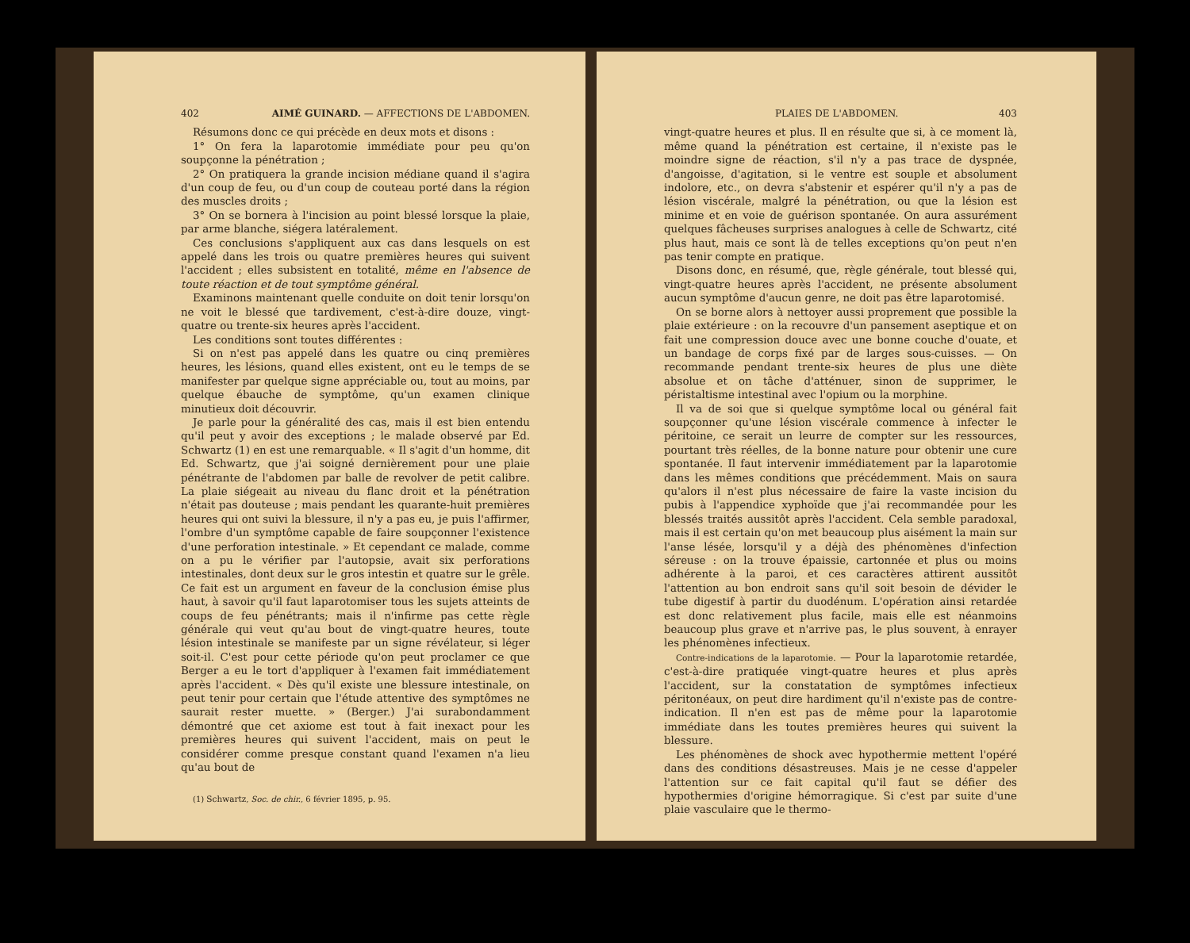402 AIMÉ GUINARD. — AFFECTIONS DE L'ABDOMEN.
Résumons donc ce qui précède en deux mots et disons :
1° On fera la laparotomie immédiate pour peu qu'on soupçonne la pénétration ;
2° On pratiquera la grande incision médiane quand il s'agira d'un coup de feu, ou d'un coup de couteau porté dans la région des muscles droits ;
3° On se bornera à l'incision au point blessé lorsque la plaie, par arme blanche, siégera latéralement.
Ces conclusions s'appliquent aux cas dans lesquels on est appelé dans les trois ou quatre premières heures qui suivent l'accident ; elles subsistent en totalité, même en l'absence de toute réaction et de tout symptôme général.
Examinons maintenant quelle conduite on doit tenir lorsqu'on ne voit le blessé que tardivement, c'est-à-dire douze, vingt-quatre ou trente-six heures après l'accident.
Les conditions sont toutes différentes :
Si on n'est pas appelé dans les quatre ou cinq premières heures, les lésions, quand elles existent, ont eu le temps de se manifester par quelque signe appréciable ou, tout au moins, par quelque ébauche de symptôme, qu'un examen clinique minutieux doit découvrir.
Je parle pour la généralité des cas, mais il est bien entendu qu'il peut y avoir des exceptions ; le malade observé par Ed. Schwartz (1) en est une remarquable. « Il s'agit d'un homme, dit Ed. Schwartz, que j'ai soigné dernièrement pour une plaie pénétrante de l'abdomen par balle de revolver de petit calibre. La plaie siégeait au niveau du flanc droit et la pénétration n'était pas douteuse ; mais pendant les quarante-huit premières heures qui ont suivi la blessure, il n'y a pas eu, je puis l'affirmer, l'ombre d'un symptôme capable de faire soupçonner l'existence d'une perforation intestinale. » Et cependant ce malade, comme on a pu le vérifier par l'autopsie, avait six perforations intestinales, dont deux sur le gros intestin et quatre sur le grêle. Ce fait est un argument en faveur de la conclusion émise plus haut, à savoir qu'il faut laparotomiser tous les sujets atteints de coups de feu pénétrants; mais il n'infirme pas cette règle générale qui veut qu'au bout de vingt-quatre heures, toute lésion intestinale se manifeste par un signe révélateur, si léger soit-il. C'est pour cette période qu'on peut proclamer ce que Berger a eu le tort d'appliquer à l'examen fait immédiatement après l'accident. « Dès qu'il existe une blessure intestinale, on peut tenir pour certain que l'étude attentive des symptômes ne saurait rester muette. » (Berger.) J'ai surabondamment démontré que cet axiome est tout à fait inexact pour les premières heures qui suivent l'accident, mais on peut le considérer comme presque constant quand l'examen n'a lieu qu'au bout de
(1) Schwartz, Soc. de chir., 6 février 1895, p. 95.
PLAIES DE L'ABDOMEN. 403
vingt-quatre heures et plus. Il en résulte que si, à ce moment là, même quand la pénétration est certaine, il n'existe pas le moindre signe de réaction, s'il n'y a pas trace de dyspnée, d'angoisse, d'agitation, si le ventre est souple et absolument indolore, etc., on devra s'abstenir et espérer qu'il n'y a pas de lésion viscérale, malgré la pénétration, ou que la lésion est minime et en voie de guérison spontanée. On aura assurément quelques fâcheuses surprises analogues à celle de Schwartz, cité plus haut, mais ce sont là de telles exceptions qu'on peut n'en pas tenir compte en pratique.
Disons donc, en résumé, que, règle générale, tout blessé qui, vingt-quatre heures après l'accident, ne présente absolument aucun symptôme d'aucun genre, ne doit pas être laparotomisé.
On se borne alors à nettoyer aussi proprement que possible la plaie extérieure : on la recouvre d'un pansement aseptique et on fait une compression douce avec une bonne couche d'ouate, et un bandage de corps fixé par de larges sous-cuisses. — On recommande pendant trente-six heures de plus une diète absolue et on tâche d'atténuer, sinon de supprimer, le péristaltisme intestinal avec l'opium ou la morphine.
Il va de soi que si quelque symptôme local ou général fait soupçonner qu'une lésion viscérale commence à infecter le péritoine, ce serait un leurre de compter sur les ressources, pourtant très réelles, de la bonne nature pour obtenir une cure spontanée. Il faut intervenir immédiatement par la laparotomie dans les mêmes conditions que précédemment. Mais on saura qu'alors il n'est plus nécessaire de faire la vaste incision du pubis à l'appendice xyphoïde que j'ai recommandée pour les blessés traités aussitôt après l'accident. Cela semble paradoxal, mais il est certain qu'on met beaucoup plus aisément la main sur l'anse lésée, lorsqu'il y a déjà des phénomènes d'infection séreuse : on la trouve épaissie, cartonnée et plus ou moins adhérente à la paroi, et ces caractères attirent aussitôt l'attention au bon endroit sans qu'il soit besoin de dévider le tube digestif à partir du duodénum. L'opération ainsi retardée est donc relativement plus facile, mais elle est néanmoins beaucoup plus grave et n'arrive pas, le plus souvent, à enrayer les phénomènes infectieux.
Contre-indications de la laparotomie. — Pour la laparotomie retardée, c'est-à-dire pratiquée vingt-quatre heures et plus après l'accident, sur la constatation de symptômes infectieux péritonéaux, on peut dire hardiment qu'il n'existe pas de contre-indication. Il n'en est pas de même pour la laparotomie immédiate dans les toutes premières heures qui suivent la blessure.
Les phénomènes de shock avec hypothermie mettent l'opéré dans des conditions désastreuses. Mais je ne cesse d'appeler l'attention sur ce fait capital qu'il faut se défier des hypothermies d'origine hémorragique. Si c'est par suite d'une plaie vasculaire que le thermo-